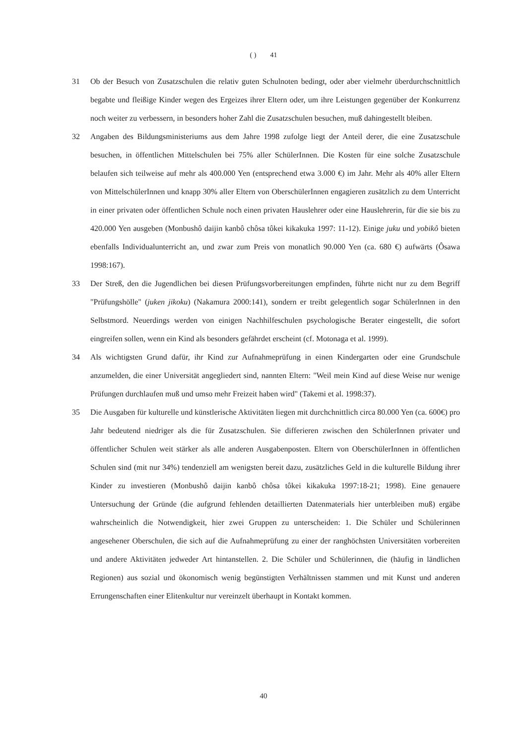( ) 41
31 Ob der Besuch von Zusatzschulen die relativ guten Schulnoten bedingt, oder aber vielmehr überdurchschnittlich begabte und fleißige Kinder wegen des Ergeizes ihrer Eltern oder, um ihre Leistungen gegenüber der Konkurrenz noch weiter zu verbessern, in besonders hoher Zahl die Zusatzschulen besuchen, muß dahingestellt bleiben.
32 Angaben des Bildungsministeriums aus dem Jahre 1998 zufolge liegt der Anteil derer, die eine Zusatzschule besuchen, in öffentlichen Mittelschulen bei 75% aller SchülerInnen. Die Kosten für eine solche Zusatzschule belaufen sich teilweise auf mehr als 400.000 Yen (entsprechend etwa 3.000 €) im Jahr. Mehr als 40% aller Eltern von MittelschülerInnen und knapp 30% aller Eltern von OberschülerInnen engagieren zusätzlich zu dem Unterricht in einer privaten oder öffentlichen Schule noch einen privaten Hauslehrer oder eine Hauslehrerin, für die sie bis zu 420.000 Yen ausgeben (Monbushô daijin kanbô chôsa tôkei kikakuka 1997: 11-12). Einige juku und yobikô bieten ebenfalls Individualunterricht an, und zwar zum Preis von monatlich 90.000 Yen (ca. 680 €) aufwärts (Ôsawa 1998:167).
33 Der Streß, den die Jugendlichen bei diesen Prüfungsvorbereitungen empfinden, führte nicht nur zu dem Begriff "Prüfungshölle" (juken jikoku) (Nakamura 2000:141), sondern er treibt gelegentlich sogar Schülerlnnen in den Selbstmord. Neuerdings werden von einigen Nachhilfeschulen psychologische Berater eingestellt, die sofort eingreifen sollen, wenn ein Kind als besonders gefährdet erscheint (cf. Motonaga et al. 1999).
34 Als wichtigsten Grund dafür, ihr Kind zur Aufnahmeprüfung in einen Kindergarten oder eine Grundschule anzumelden, die einer Universität angegliedert sind, nannten Eltern: "Weil mein Kind auf diese Weise nur wenige Prüfungen durchlaufen muß und umso mehr Freizeit haben wird" (Takemi et al. 1998:37).
35 Die Ausgaben für kulturelle und künstlerische Aktivitäten liegen mit durchchnittlich circa 80.000 Yen (ca. 600€) pro Jahr bedeutend niedriger als die für Zusatzschulen. Sie differieren zwischen den SchülerInnen privater und öffentlicher Schulen weit stärker als alle anderen Ausgabenposten. Eltern von OberschülerInnen in öffentlichen Schulen sind (mit nur 34%) tendenziell am wenigsten bereit dazu, zusätzliches Geld in die kulturelle Bildung ihrer Kinder zu investieren (Monbushô daijin kanbô chôsa tôkei kikakuka 1997:18-21; 1998). Eine genauere Untersuchung der Gründe (die aufgrund fehlenden detaillierten Datenmaterials hier unterbleiben muß) ergäbe wahrscheinlich die Notwendigkeit, hier zwei Gruppen zu unterscheiden: 1. Die Schüler und Schülerinnen angesehener Oberschulen, die sich auf die Aufnahmeprüfung zu einer der ranghöchsten Universitäten vorbereiten und andere Aktivitäten jedweder Art hintanstellen. 2. Die Schüler und Schülerinnen, die (häufig in ländlichen Regionen) aus sozial und ökonomisch wenig begünstigten Verhältnissen stammen und mit Kunst und anderen Errungenschaften einer Elitenkultur nur vereinzelt überhaupt in Kontakt kommen.
40